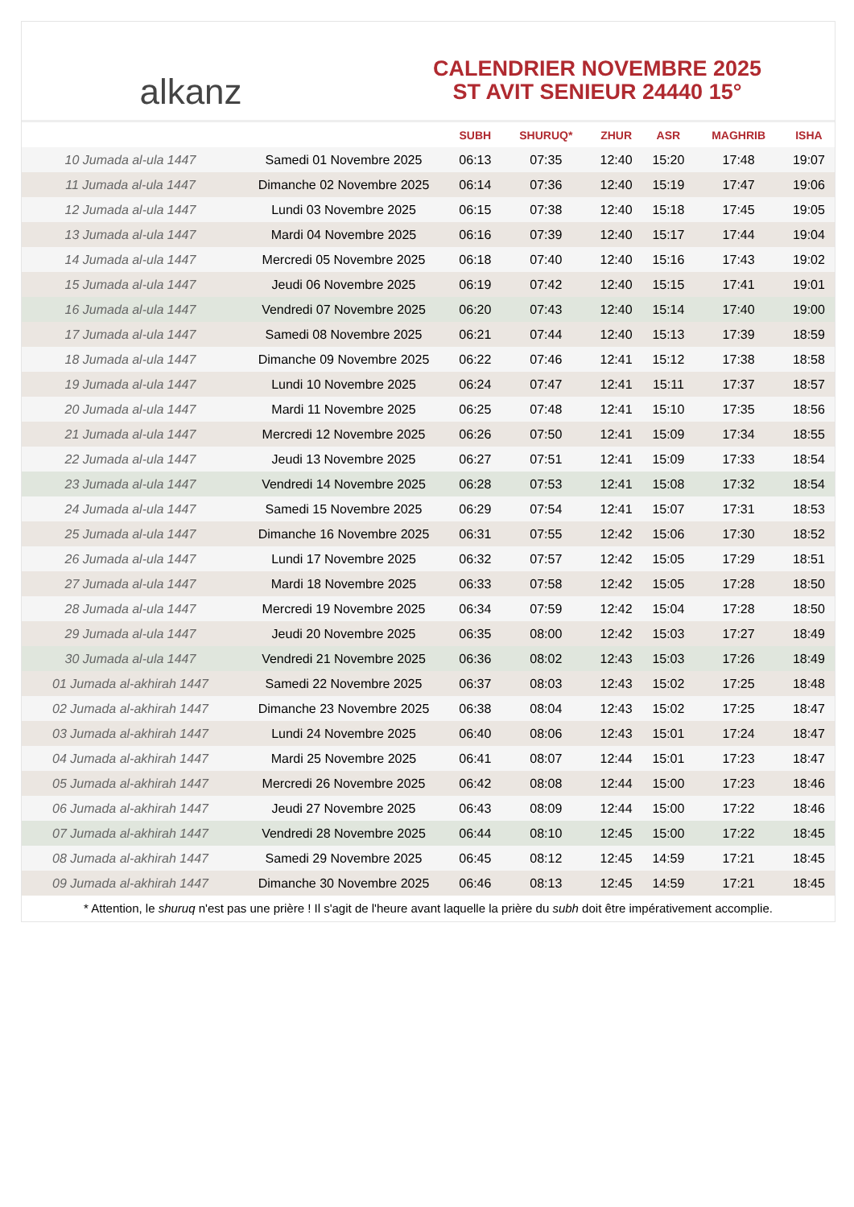alkanz
CALENDRIER NOVEMBRE 2025
ST AVIT SENIEUR 24440 15°
| | | SUBH | SHURUQ* | ZHUR | ASR | MAGHRIB | ISHA |
| --- | --- | --- | --- | --- | --- | --- | --- |
| 10 Jumada al-ula 1447 | Samedi 01 Novembre 2025 | 06:13 | 07:35 | 12:40 | 15:20 | 17:48 | 19:07 |
| 11 Jumada al-ula 1447 | Dimanche 02 Novembre 2025 | 06:14 | 07:36 | 12:40 | 15:19 | 17:47 | 19:06 |
| 12 Jumada al-ula 1447 | Lundi 03 Novembre 2025 | 06:15 | 07:38 | 12:40 | 15:18 | 17:45 | 19:05 |
| 13 Jumada al-ula 1447 | Mardi 04 Novembre 2025 | 06:16 | 07:39 | 12:40 | 15:17 | 17:44 | 19:04 |
| 14 Jumada al-ula 1447 | Mercredi 05 Novembre 2025 | 06:18 | 07:40 | 12:40 | 15:16 | 17:43 | 19:02 |
| 15 Jumada al-ula 1447 | Jeudi 06 Novembre 2025 | 06:19 | 07:42 | 12:40 | 15:15 | 17:41 | 19:01 |
| 16 Jumada al-ula 1447 | Vendredi 07 Novembre 2025 | 06:20 | 07:43 | 12:40 | 15:14 | 17:40 | 19:00 |
| 17 Jumada al-ula 1447 | Samedi 08 Novembre 2025 | 06:21 | 07:44 | 12:40 | 15:13 | 17:39 | 18:59 |
| 18 Jumada al-ula 1447 | Dimanche 09 Novembre 2025 | 06:22 | 07:46 | 12:41 | 15:12 | 17:38 | 18:58 |
| 19 Jumada al-ula 1447 | Lundi 10 Novembre 2025 | 06:24 | 07:47 | 12:41 | 15:11 | 17:37 | 18:57 |
| 20 Jumada al-ula 1447 | Mardi 11 Novembre 2025 | 06:25 | 07:48 | 12:41 | 15:10 | 17:35 | 18:56 |
| 21 Jumada al-ula 1447 | Mercredi 12 Novembre 2025 | 06:26 | 07:50 | 12:41 | 15:09 | 17:34 | 18:55 |
| 22 Jumada al-ula 1447 | Jeudi 13 Novembre 2025 | 06:27 | 07:51 | 12:41 | 15:09 | 17:33 | 18:54 |
| 23 Jumada al-ula 1447 | Vendredi 14 Novembre 2025 | 06:28 | 07:53 | 12:41 | 15:08 | 17:32 | 18:54 |
| 24 Jumada al-ula 1447 | Samedi 15 Novembre 2025 | 06:29 | 07:54 | 12:41 | 15:07 | 17:31 | 18:53 |
| 25 Jumada al-ula 1447 | Dimanche 16 Novembre 2025 | 06:31 | 07:55 | 12:42 | 15:06 | 17:30 | 18:52 |
| 26 Jumada al-ula 1447 | Lundi 17 Novembre 2025 | 06:32 | 07:57 | 12:42 | 15:05 | 17:29 | 18:51 |
| 27 Jumada al-ula 1447 | Mardi 18 Novembre 2025 | 06:33 | 07:58 | 12:42 | 15:05 | 17:28 | 18:50 |
| 28 Jumada al-ula 1447 | Mercredi 19 Novembre 2025 | 06:34 | 07:59 | 12:42 | 15:04 | 17:28 | 18:50 |
| 29 Jumada al-ula 1447 | Jeudi 20 Novembre 2025 | 06:35 | 08:00 | 12:42 | 15:03 | 17:27 | 18:49 |
| 30 Jumada al-ula 1447 | Vendredi 21 Novembre 2025 | 06:36 | 08:02 | 12:43 | 15:03 | 17:26 | 18:49 |
| 01 Jumada al-akhirah 1447 | Samedi 22 Novembre 2025 | 06:37 | 08:03 | 12:43 | 15:02 | 17:25 | 18:48 |
| 02 Jumada al-akhirah 1447 | Dimanche 23 Novembre 2025 | 06:38 | 08:04 | 12:43 | 15:02 | 17:25 | 18:47 |
| 03 Jumada al-akhirah 1447 | Lundi 24 Novembre 2025 | 06:40 | 08:06 | 12:43 | 15:01 | 17:24 | 18:47 |
| 04 Jumada al-akhirah 1447 | Mardi 25 Novembre 2025 | 06:41 | 08:07 | 12:44 | 15:01 | 17:23 | 18:47 |
| 05 Jumada al-akhirah 1447 | Mercredi 26 Novembre 2025 | 06:42 | 08:08 | 12:44 | 15:00 | 17:23 | 18:46 |
| 06 Jumada al-akhirah 1447 | Jeudi 27 Novembre 2025 | 06:43 | 08:09 | 12:44 | 15:00 | 17:22 | 18:46 |
| 07 Jumada al-akhirah 1447 | Vendredi 28 Novembre 2025 | 06:44 | 08:10 | 12:45 | 15:00 | 17:22 | 18:45 |
| 08 Jumada al-akhirah 1447 | Samedi 29 Novembre 2025 | 06:45 | 08:12 | 12:45 | 14:59 | 17:21 | 18:45 |
| 09 Jumada al-akhirah 1447 | Dimanche 30 Novembre 2025 | 06:46 | 08:13 | 12:45 | 14:59 | 17:21 | 18:45 |
* Attention, le shuruq n'est pas une prière ! Il s'agit de l'heure avant laquelle la prière du subh doit être impérativement accomplie.